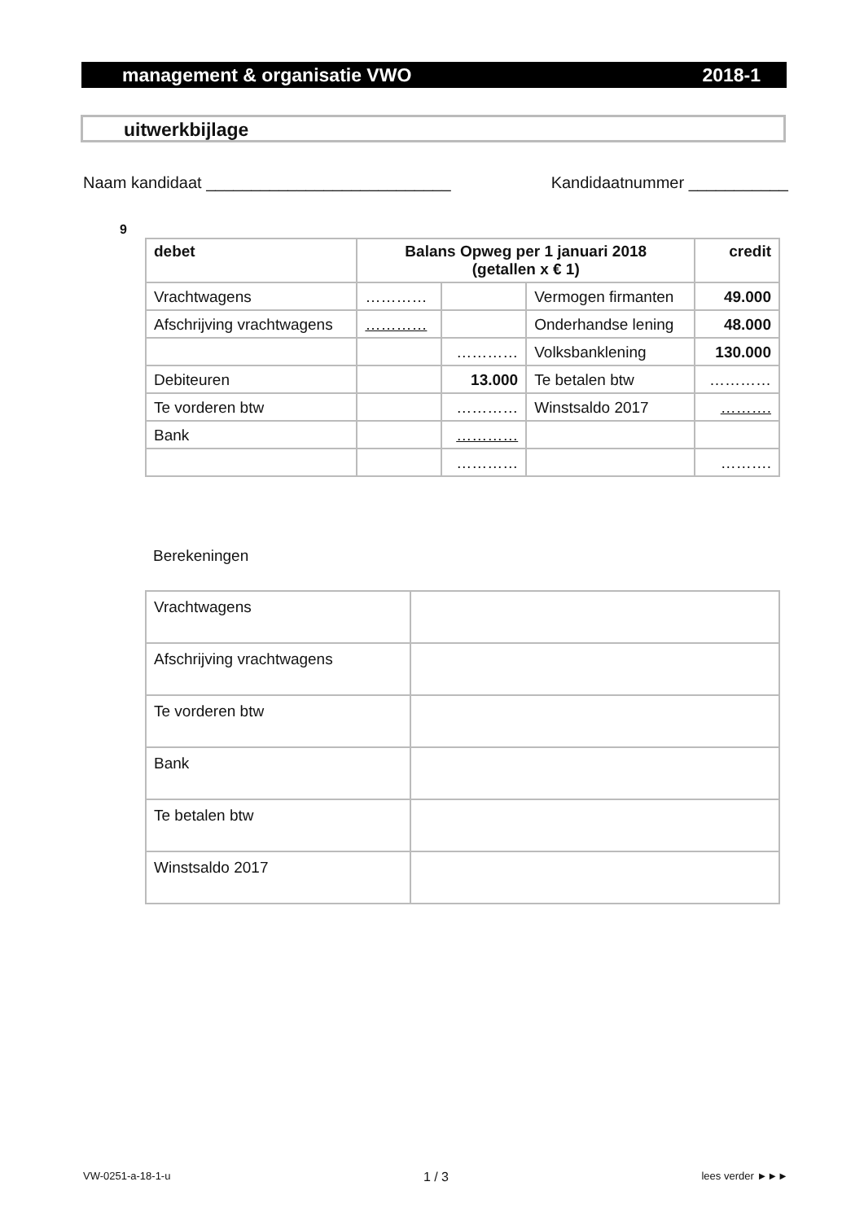management & organisatie VWO 2018-1
uitwerkbijlage
Naam kandidaat ___________________________ Kandidaatnummer ___________
9
| debet | Balans Opweg per 1 januari 2018 (getallen x € 1) | | | credit |
| Vrachtwagens | ………… | | Vermogen firmanten | 49.000 |
| Afschrijving vrachtwagens | ………… | | Onderhandse lening | 48.000 |
| | | ………… | Volksbanklening | 130.000 |
| Debiteuren | | 13.000 | Te betalen btw | ………… |
| Te vorderen btw | | ………… | Winstsaldo 2017 | ………. |
| Bank | | ………… | | |
| | | ………… | | ………. |
Berekeningen
| Vrachtwagens | |
| Afschrijving vrachtwagens | |
| Te vorderen btw | |
| Bank | |
| Te betalen btw | |
| Winstsaldo 2017 | |
VW-0251-a-18-1-u 1 / 3 lees verder ►►►